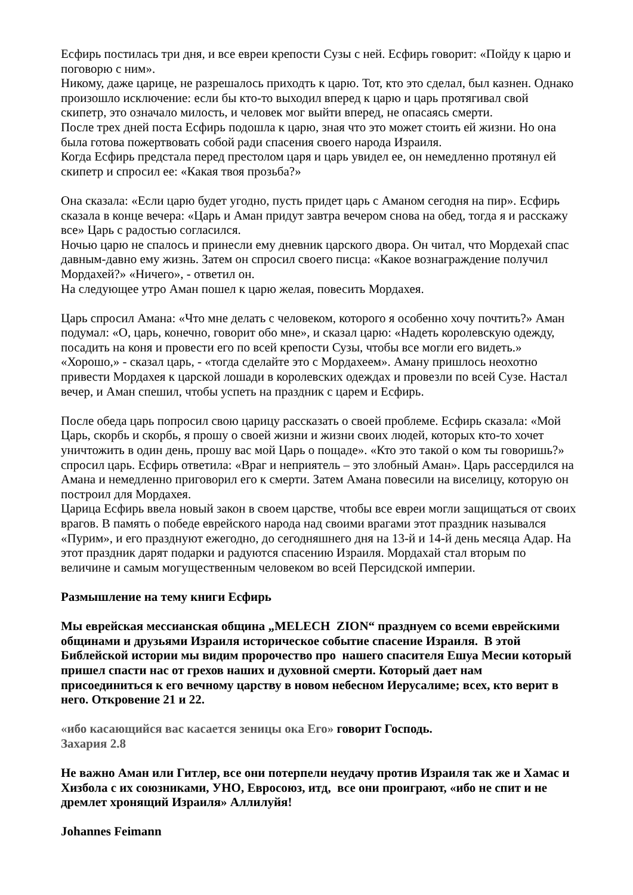Есфирь постилась три дня, и все евреи крепости Сузы с ней. Есфирь говорит: «Пойду к царю и поговорю с ним».
Никому, даже царице, не разрешалось приходть к царю. Тот, кто это сделал, был казнен. Однако произошло исключение: если бы кто-то выходил вперед к царю и царь протягивал свой скипетр, это означало милость, и человек мог выйти вперед, не опасаясь смерти.
После трех дней поста Есфирь подошла к царю, зная что это может стоить ей жизни. Но она была готова пожертвовать собой ради спасения своего народа Израиля.
Когда Есфирь предстала перед престолом царя и царь увидел ее, он немедленно протянул ей скипетр и спросил ее: «Какая твоя прозьба?»
Она сказала: «Если царю будет угодно, пусть придет царь с Аманом сегодня на пир». Есфирь сказала в конце вечера: «Царь и Аман придут завтра вечером снова на обед, тогда я и расскажу все» Царь с радостью согласился.
Ночью царю не спалось и принесли ему дневник царского двора. Он читал, что Мордехай спас давным-давно ему жизнь. Затем он спросил своего писца: «Какое вознаграждение получил Мордахей?» «Ничего», - ответил он.
На следующее утро Аман пошел к царю желая, повесить Мордахея.
Царь спросил Амана: «Что мне делать с человеком, которого я особенно хочу почтить?» Аман подумал: «О, царь, конечно, говорит обо мне», и сказал царю: «Надеть королевскую одежду, посадить на коня и провести его по всей крепости Сузы, чтобы все могли его видеть.» «Хорошо,» - сказал царь, - «тогда сделайте это с Мордахеем». Аману пришлось неохотно привести Мордахея к царской лошади в королевских одеждах и провезли по всей Сузе. Настал вечер, и Аман спешил, чтобы успеть на праздник с царем и Есфирь.
После обеда царь попросил свою царицу рассказать о своей проблеме. Есфирь сказала: «Мой Царь, скорбь и скорбь, я прошу о своей жизни и жизни своих людей, которых кто-то хочет уничтожить в один день, прошу вас мой Царь о пощаде». «Кто это такой о ком ты говоришь?» спросил царь. Есфирь ответила: «Враг и неприятель – это злобный Аман». Царь рассердился на Амана и немедленно приговорил его к смерти. Затем Амана повесили на виселицу, которую он построил для Мордахея.
Царица Есфирь ввела новый закон в своем царстве, чтобы все евреи могли защищаться от своих врагов. В память о победе еврейского народа над своими врагами этот праздник назывался «Пурим», и его празднуют ежегодно, до сегодняшнего дня на 13-й и 14-й день месяца Адар. На этот праздник дарят подарки и радуются спасению Израиля. Мордахай стал вторым по величине и самым могущественным человеком во всей Персидской империи.
Размышление на тему книги Есфирь
Мы еврейская мессианская община „MELECH ZION“ празднуем со всеми еврейскими общинами и друзьями Израиля историческое событие спасение Израиля. В этой Библейской истории мы видим пророчество про нашего спасителя Ешуа Месии который пришел спасти нас от грехов наших и духовной смерти. Который дает нам присоединиться к его вечному царству в новом небесном Иерусалиме; всех, кто верит в него. Откровение 21 и 22.
«ибо касающийся вас касается зеницы ока Его» говорит Господь.
Захария 2.8
Не важно Аман или Гитлер, все они потерпели неудачу против Израиля так же и Хамас и Хизбола с их союзниками, УНО, Евросоюз, итд, все они проиграют, «ибо не спит и не дремлет хронящий Израиля» Аллилуйя!
Johannes Feimann